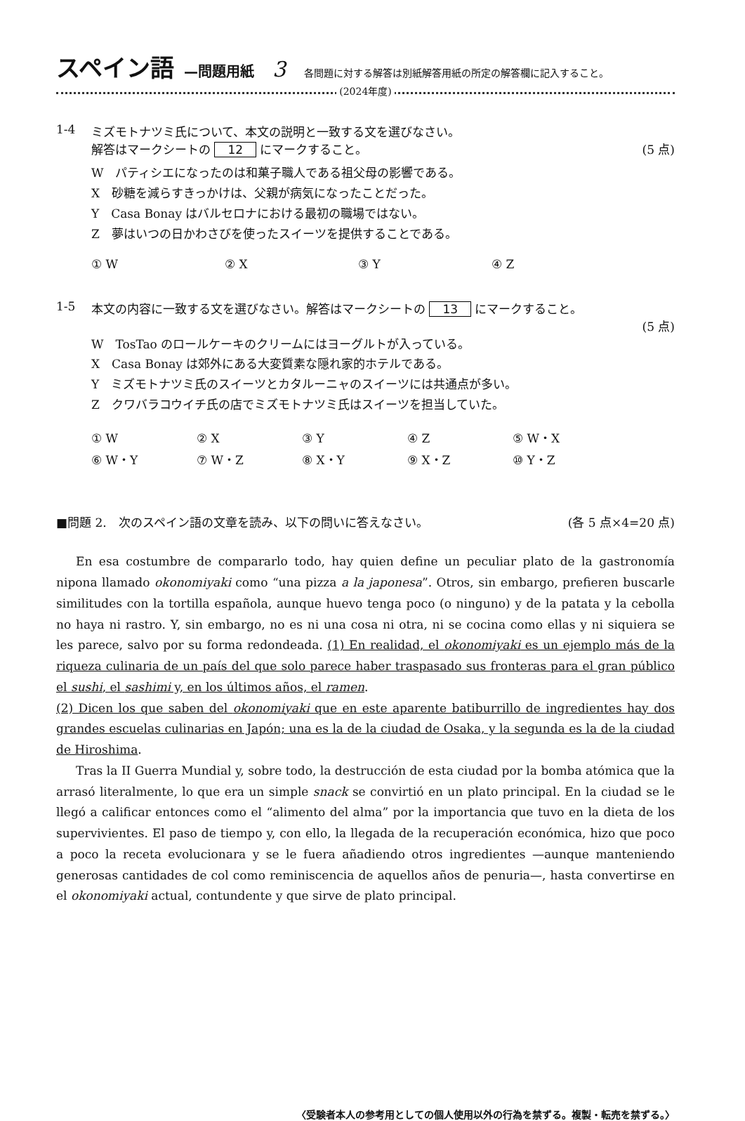スペイン語 —問題用紙 3 各問題に対する解答は別紙解答用紙の所定の解答欄に記入すること。
(2024年度)
1-4 ミズモトナツミ氏について、本文の説明と一致する文を選びなさい。
解答はマークシートの 12 にマークすること。 (5 点)
W　パティシエになったのは和菓子職人である祖父母の影響である。
X　砂糖を減らすきっかけは、父親が病気になったことだった。
Y　Casa Bonay はバルセロナにおける最初の職場ではない。
Z　夢はいつの日かわさびを使ったスイーツを提供することである。
① W ② X ③ Y ④ Z
1-5 本文の内容に一致する文を選びなさい。解答はマークシートの 13 にマークすること。
(5 点)
W　TosTao のロールケーキのクリームにはヨーグルトが入っている。
X　Casa Bonay は郊外にある大変質素な隠れ家的ホテルである。
Y　ミズモトナツミ氏のスイーツとカタルーニャのスイーツには共通点が多い。
Z　クワバラコウイチ氏の店でミズモトナツミ氏はスイーツを担当していた。
① W ② X ③ Y ④ Z ⑤ W・X ⑥ W・Y ⑦ W・Z ⑧ X・Y ⑨ X・Z ⑩ Y・Z
■問題 2.　次のスペイン語の文章を読み、以下の問いに答えなさい。 (各 5 点×4=20 点)
En esa costumbre de compararlo todo, hay quien define un peculiar plato de la gastronomía nipona llamado okonomiyaki como “una pizza a la japonesa”. Otros, sin embargo, prefieren buscarle similitudes con la tortilla española, aunque huevo tenga poco (o ninguno) y de la patata y la cebolla no haya ni rastro. Y, sin embargo, no es ni una cosa ni otra, ni se cocina como ellas y ni siquiera se les parece, salvo por su forma redondeada. (1) En realidad, el okonomiyaki es un ejemplo más de la riqueza culinaria de un país del que solo parece haber traspasado sus fronteras para el gran público el sushi, el sashimi y, en los últimos años, el ramen.
(2) Dicen los que saben del okonomiyaki que en este aparente batiburrillo de ingredientes hay dos grandes escuelas culinarias en Japón; una es la de la ciudad de Osaka, y la segunda es la de la ciudad de Hiroshima.
Tras la II Guerra Mundial y, sobre todo, la destrucción de esta ciudad por la bomba atómica que la arrasó literalmente, lo que era un simple snack se convirtió en un plato principal. En la ciudad se le llegó a calificar entonces como el “alimento del alma” por la importancia que tuvo en la dieta de los supervivientes. El paso de tiempo y, con ello, la llegada de la recuperación económica, hizo que poco a poco la receta evolucionara y se le fuera añadiendo otros ingredientes —aunque manteniendo generosas cantidades de col como reminiscencia de aquellos años de penuria—, hasta convertirse en el okonomiyaki actual, contundente y que sirve de plato principal.
〈受験者本人の参考用としての個人使用以外の行為を禁ずる。複製・転売を禁ずる。〉